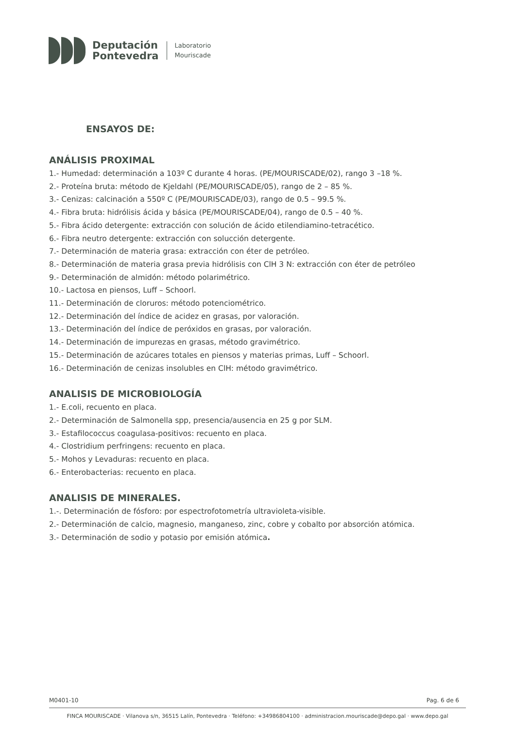Deputación
Pontevedra
Laboratorio
Mouriscade
ENSAYOS DE:
ANÁLISIS PROXIMAL
1.- Humedad: determinación a 103º C durante 4 horas. (PE/MOURISCADE/02), rango 3 –18 %.
2.- Proteína bruta: método de Kjeldahl (PE/MOURISCADE/05), rango de 2 – 85 %.
3.- Cenizas: calcinación a 550º C (PE/MOURISCADE/03), rango de 0.5 – 99.5 %.
4.- Fibra bruta: hidrólisis ácida y básica (PE/MOURISCADE/04), rango de 0.5 – 40 %.
5.- Fibra ácido detergente: extracción con solución de ácido etilendiamino-tetracético.
6.- Fibra neutro detergente: extracción con solucción detergente.
7.- Determinación de materia grasa: extracción con éter de petróleo.
8.- Determinación de materia grasa previa hidrólisis con ClH 3 N: extracción con éter de petróleo
9.- Determinación de almidón: método polarimétrico.
10.- Lactosa en piensos, Luff – Schoorl.
11.- Determinación de cloruros: método potenciométrico.
12.- Determinación del índice de acidez en grasas, por valoración.
13.- Determinación del índice de peróxidos en grasas, por valoración.
14.- Determinación de impurezas en grasas, método gravimétrico.
15.- Determinación de azúcares totales en piensos y materias primas, Luff – Schoorl.
16.- Determinación de cenizas insolubles en ClH: método gravimétrico.
ANALISIS DE MICROBIOLOGÍA
1.- E.coli, recuento en placa.
2.- Determinación de Salmonella spp, presencia/ausencia en 25 g por SLM.
3.- Estafilococcus coagulasa-positivos: recuento en placa.
4.- Clostridium perfringens: recuento en placa.
5.- Mohos y Levaduras: recuento en placa.
6.- Enterobacterias: recuento en placa.
ANALISIS DE MINERALES.
1.-. Determinación de fósforo: por espectrofotometría ultravioleta-visible.
2.- Determinación de calcio, magnesio, manganeso, zinc, cobre y cobalto por absorción atómica.
3.- Determinación de sodio y potasio por emisión atómica.
M0401-10 Pag. 6 de 6
FINCA MOURISCADE · Vilanova s/n, 36515 Lalín, Pontevedra · Teléfono: +34986804100 · administracion.mouriscade@depo.gal · www.depo.gal